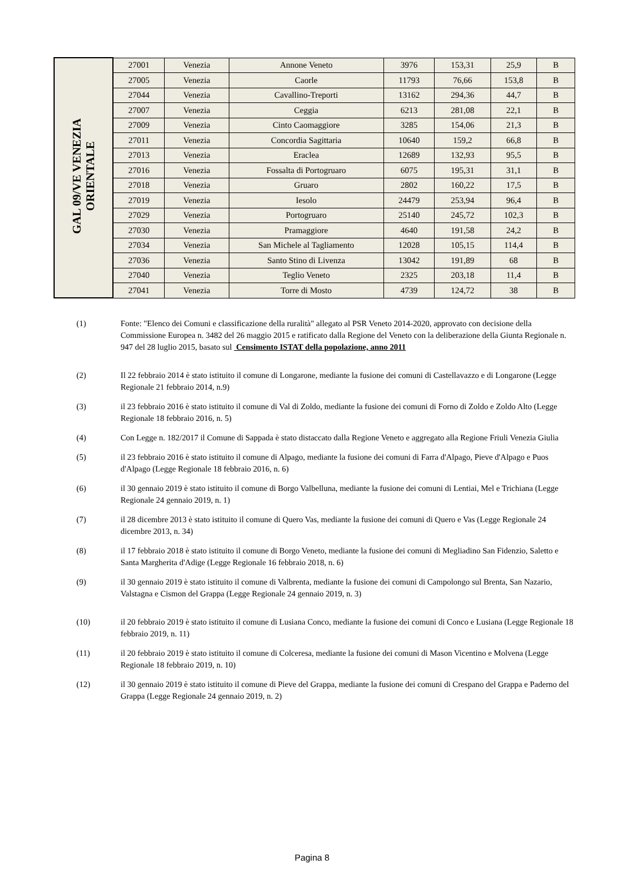| GAL 09/VE VENEZIA ORIENTALE | 27001 | Venezia | Annone Veneto | 3976 | 153,31 | 25,9 | B |
| | 27005 | Venezia | Caorle | 11793 | 76,66 | 153,8 | B |
| | 27044 | Venezia | Cavallino-Treporti | 13162 | 294,36 | 44,7 | B |
| | 27007 | Venezia | Ceggia | 6213 | 281,08 | 22,1 | B |
| | 27009 | Venezia | Cinto Caomaggiore | 3285 | 154,06 | 21,3 | B |
| | 27011 | Venezia | Concordia Sagittaria | 10640 | 159,2 | 66,8 | B |
| | 27013 | Venezia | Eraclea | 12689 | 132,93 | 95,5 | B |
| | 27016 | Venezia | Fossalta di Portogruaro | 6075 | 195,31 | 31,1 | B |
| | 27018 | Venezia | Gruaro | 2802 | 160,22 | 17,5 | B |
| | 27019 | Venezia | Iesolo | 24479 | 253,94 | 96,4 | B |
| | 27029 | Venezia | Portogruaro | 25140 | 245,72 | 102,3 | B |
| | 27030 | Venezia | Pramaggiore | 4640 | 191,58 | 24,2 | B |
| | 27034 | Venezia | San Michele al Tagliamento | 12028 | 105,15 | 114,4 | B |
| | 27036 | Venezia | Santo Stino di Livenza | 13042 | 191,89 | 68 | B |
| | 27040 | Venezia | Teglio Veneto | 2325 | 203,18 | 11,4 | B |
| | 27041 | Venezia | Torre di Mosto | 4739 | 124,72 | 38 | B |
(1) Fonte: "Elenco dei Comuni e classificazione della ruralità" allegato al PSR Veneto 2014-2020, approvato con decisione della Commissione Europea n. 3482 del 26 maggio 2015 e ratificato dalla Regione del Veneto con la deliberazione della Giunta Regionale n. 947 del 28 luglio 2015, basato sul Censimento ISTAT della popolazione, anno 2011
(2) Il 22 febbraio 2014 è stato istituito il comune di Longarone, mediante la fusione dei comuni di Castellavazzo e di Longarone (Legge Regionale 21 febbraio 2014, n.9)
(3) il 23 febbraio 2016 è stato istituito il comune di Val di Zoldo, mediante la fusione dei comuni di Forno di Zoldo e Zoldo Alto (Legge Regionale 18 febbraio 2016, n. 5)
(4) Con Legge n. 182/2017 il Comune di Sappada è stato distaccato dalla Regione Veneto e aggregato alla Regione Friuli Venezia Giulia
(5) il 23 febbraio 2016 è stato istituito il comune di Alpago, mediante la fusione dei comuni di Farra d'Alpago, Pieve d'Alpago e Puos d'Alpago (Legge Regionale 18 febbraio 2016, n. 6)
(6) il 30 gennaio 2019 è stato istituito il comune di Borgo Valbelluna, mediante la fusione dei comuni di Lentiai, Mel e Trichiana (Legge Regionale 24 gennaio 2019, n. 1)
(7) il 28 dicembre 2013 è stato istituito il comune di Quero Vas, mediante la fusione dei comuni di Quero e Vas (Legge Regionale 24 dicembre 2013, n. 34)
(8) il 17 febbraio 2018 è stato istituito il comune di Borgo Veneto, mediante la fusione dei comuni di Megliadino San Fidenzio, Saletto e Santa Margherita d'Adige (Legge Regionale 16 febbraio 2018, n. 6)
(9) il 30 gennaio 2019 è stato istituito il comune di Valbrenta, mediante la fusione dei comuni di Campolongo sul Brenta, San Nazario, Valstagna e Cismon del Grappa (Legge Regionale 24 gennaio 2019, n. 3)
(10) il 20 febbraio 2019 è stato istituito il comune di Lusiana Conco, mediante la fusione dei comuni di Conco e Lusiana (Legge Regionale 18 febbraio 2019, n. 11)
(11) il 20 febbraio 2019 è stato istituito il comune di Colceresa, mediante la fusione dei comuni di Mason Vicentino e Molvena (Legge Regionale 18 febbraio 2019, n. 10)
(12) il 30 gennaio 2019 è stato istituito il comune di Pieve del Grappa, mediante la fusione dei comuni di Crespano del Grappa e Paderno del Grappa (Legge Regionale 24 gennaio 2019, n. 2)
Pagina 8